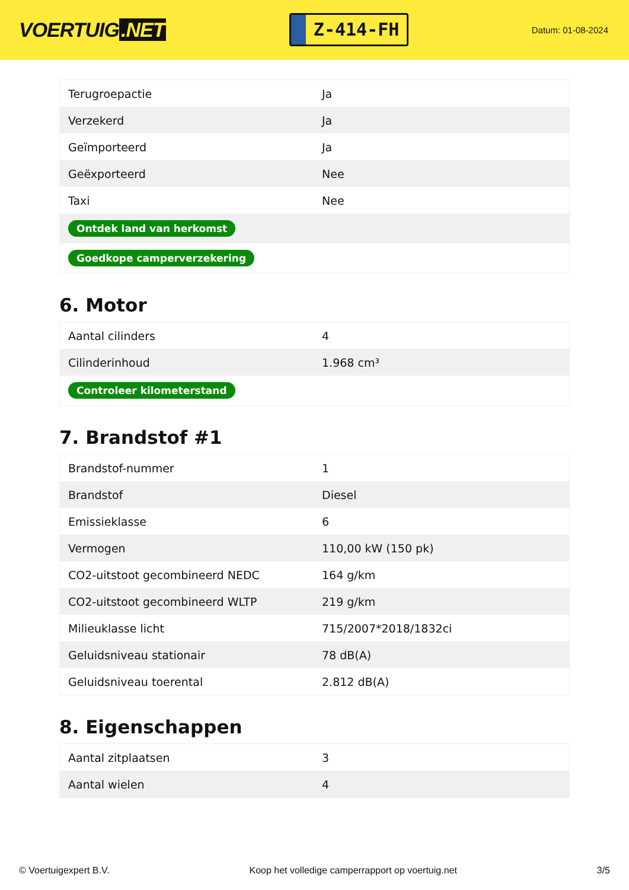VOERTUIG.NET
Z-414-FH
Datum: 01-08-2024
| Terugroepactie | Ja |
| Verzekerd | Ja |
| Geïmporteerd | Ja |
| Geëxporteerd | Nee |
| Taxi | Nee |
| Ontdek land van herkomst | |
| Goedkope camperverzekering | |
6. Motor
| Aantal cilinders | 4 |
| Cilinderinhoud | 1.968 cm³ |
| Controleer kilometerstand | |
7. Brandstof #1
| Brandstof-nummer | 1 |
| Brandstof | Diesel |
| Emissieklasse | 6 |
| Vermogen | 110,00 kW (150 pk) |
| CO2-uitstoot gecombineerd NEDC | 164 g/km |
| CO2-uitstoot gecombineerd WLTP | 219 g/km |
| Milieuklasse licht | 715/2007*2018/1832ci |
| Geluidsniveau stationair | 78 dB(A) |
| Geluidsniveau toerental | 2.812 dB(A) |
8. Eigenschappen
| Aantal zitplaatsen | 3 |
| Aantal wielen | 4 |
© Voertuigexpert B.V. Koop het volledige camperrapport op voertuig.net 3/5